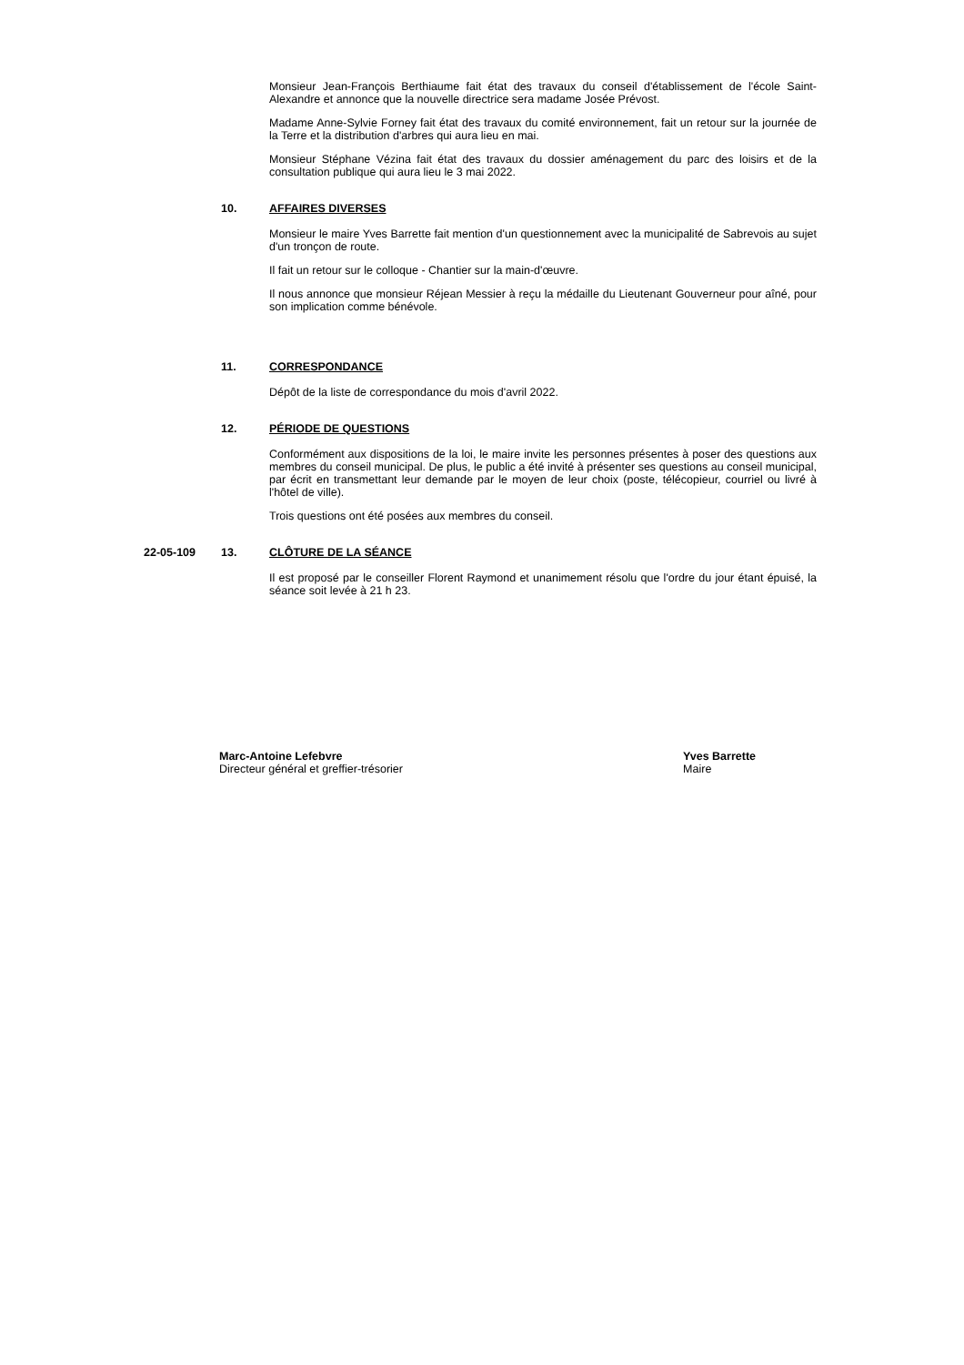Monsieur Jean-François Berthiaume fait état des travaux du conseil d'établissement de l'école Saint-Alexandre et annonce que la nouvelle directrice sera madame Josée Prévost.
Madame Anne-Sylvie Forney fait état des travaux du comité environnement, fait un retour sur la journée de la Terre et la distribution d'arbres qui aura lieu en mai.
Monsieur Stéphane Vézina fait état des travaux du dossier aménagement du parc des loisirs et de la consultation publique qui aura lieu le 3 mai 2022.
10. AFFAIRES DIVERSES
Monsieur le maire Yves Barrette fait mention d'un questionnement avec la municipalité de Sabrevois au sujet d'un tronçon de route.
Il fait un retour sur le colloque - Chantier sur la main-d'œuvre.
Il nous annonce que monsieur Réjean Messier à reçu la médaille du Lieutenant Gouverneur pour aîné, pour son implication comme bénévole.
11. CORRESPONDANCE
Dépôt de la liste de correspondance du mois d'avril 2022.
12. PÉRIODE DE QUESTIONS
Conformément aux dispositions de la loi, le maire invite les personnes présentes à poser des questions aux membres du conseil municipal. De plus, le public a été invité à présenter ses questions au conseil municipal, par écrit en transmettant leur demande par le moyen de leur choix (poste, télécopieur, courriel ou livré à l'hôtel de ville).
Trois questions ont été posées aux membres du conseil.
22-05-109 13. CLÔTURE DE LA SÉANCE
Il est proposé par le conseiller Florent Raymond et unanimement résolu que l'ordre du jour étant épuisé, la séance soit levée à 21 h 23.
Marc-Antoine Lefebvre
Directeur général et greffier-trésorier
Yves Barrette
Maire